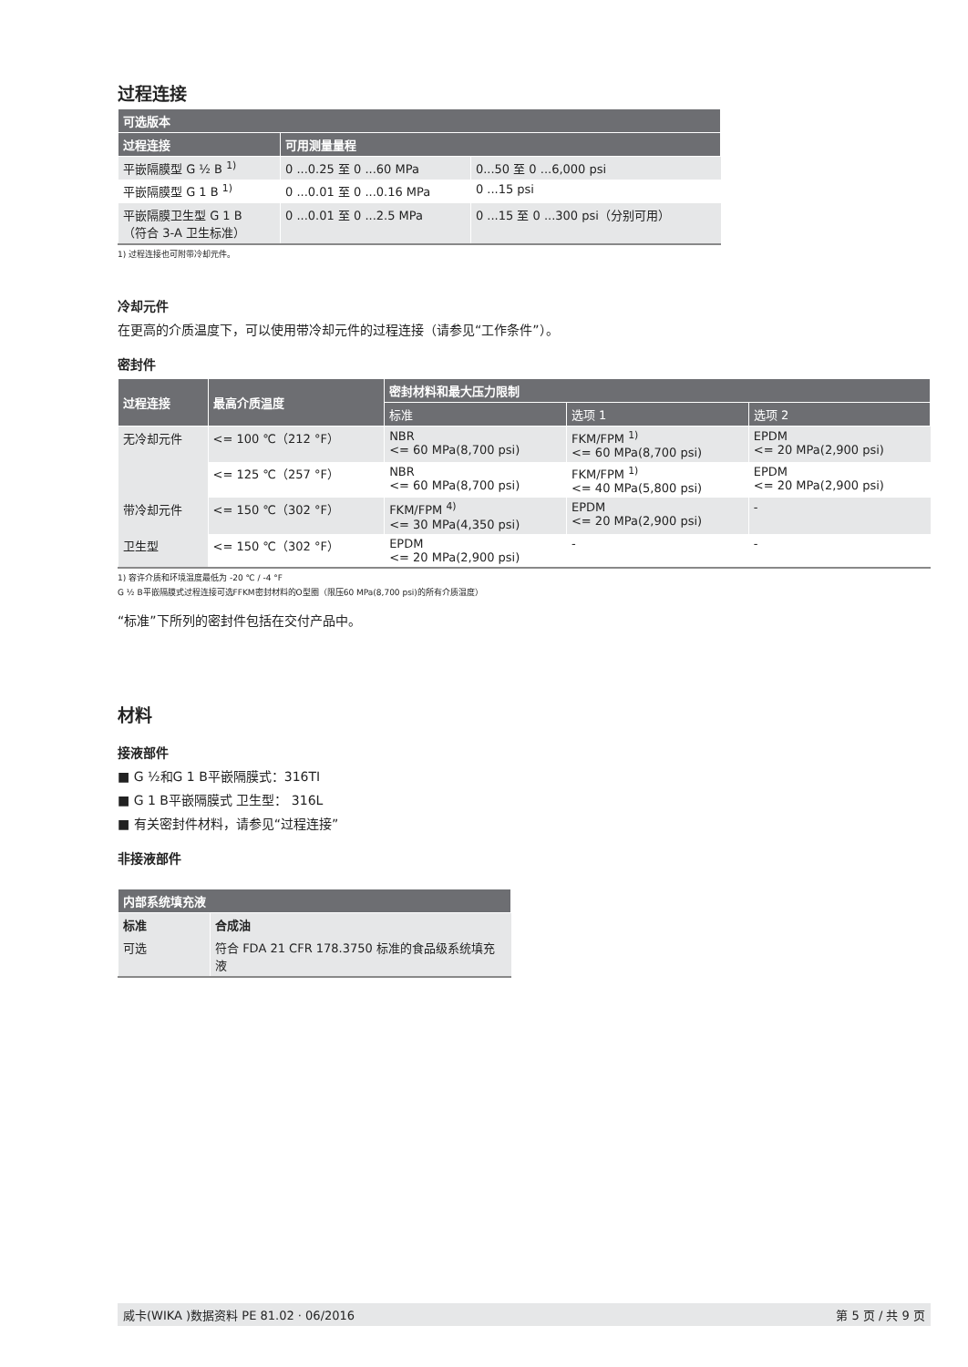过程连接
| 可选版本 | | |
| --- | --- | --- |
| 过程连接 | 可用测量量程 | |
| 平嵌隔膜型 G ½ B <sup>1)</sup> | 0 ...0.25 至 0 ...60 MPa | 0...50 至 0 ...6,000 psi |
| 平嵌隔膜型 G 1 B <sup>1)</sup> | 0 ...0.01 至 0 ...0.16 MPa | 0 ...15 psi |
| 平嵌隔膜卫生型 G 1 B （符合 3-A 卫生标准） | 0 ...0.01 至 0 ...2.5 MPa | 0 ...15 至 0 ...300 psi（分别可用） |
1) 过程连接也可附带冷却元件。
冷却元件
在更高的介质温度下，可以使用带冷却元件的过程连接（请参见“工作条件”）。
密封件
| 过程连接 | 最高介质温度 | 密封材料和最大压力限制 | | |
| --- | --- | --- | --- | --- |
| | | 标准 | 选项 1 | 选项 2 |
| 无冷却元件 | <= 100 ℃（212 °F） | NBR <= 60 MPa(8,700 psi) | FKM/FPM <sup>1)</sup> <= 60 MPa(8,700 psi) | EPDM <= 20 MPa(2,900 psi) |
| | <= 125 ℃（257 °F） | NBR <= 60 MPa(8,700 psi) | FKM/FPM <sup>1)</sup> <= 40 MPa(5,800 psi) | EPDM <= 20 MPa(2,900 psi) |
| 带冷却元件 | <= 150 ℃（302 °F） | FKM/FPM <sup>4)</sup> <= 30 MPa(4,350 psi) | EPDM <= 20 MPa(2,900 psi) | - |
| 卫生型 | <= 150 ℃（302 °F） | EPDM <= 20 MPa(2,900 psi) | - | - |
1) 容许介质和环境温度最低为 -20 ℃ / -4 °F
G ½ B平嵌隔膜式过程连接可选FFKM密封材料的O型圈（限压60 MPa(8,700 psi)的所有介质温度）
“标准”下所列的密封件包括在交付产品中。
材料
接液部件
■ G ½和G 1 B平嵌隔膜式：316TI
■ G 1 B平嵌隔膜式 卫生型： 316L
■ 有关密封件材料，请参见“过程连接”
非接液部件
| 内部系统填充液 | |
| --- | --- |
| 标准 | 合成油 |
| 可选 | 符合 FDA 21 CFR 178.3750 标准的食品级系统填充液 |
威卡(WIKA )数据资料 PE 81.02 · 06/2016 第 5 页 / 共 9 页